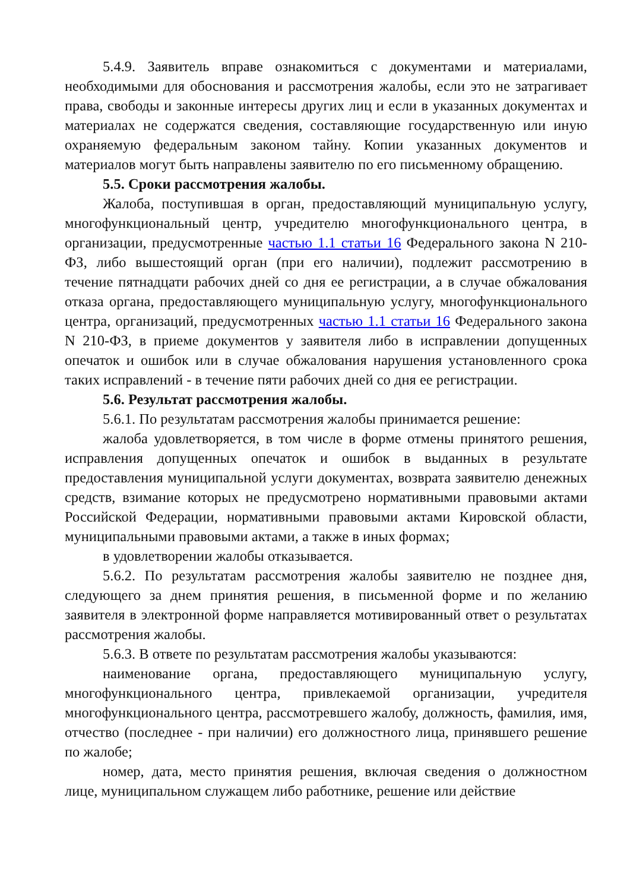5.4.9. Заявитель вправе ознакомиться с документами и материалами, необходимыми для обоснования и рассмотрения жалобы, если это не затрагивает права, свободы и законные интересы других лиц и если в указанных документах и материалах не содержатся сведения, составляющие государственную или иную охраняемую федеральным законом тайну. Копии указанных документов и материалов могут быть направлены заявителю по его письменному обращению.
5.5. Сроки рассмотрения жалобы.
Жалоба, поступившая в орган, предоставляющий муниципальную услугу, многофункциональный центр, учредителю многофункционального центра, в организации, предусмотренные частью 1.1 статьи 16 Федерального закона N 210-ФЗ, либо вышестоящий орган (при его наличии), подлежит рассмотрению в течение пятнадцати рабочих дней со дня ее регистрации, а в случае обжалования отказа органа, предоставляющего муниципальную услугу, многофункционального центра, организаций, предусмотренных частью 1.1 статьи 16 Федерального закона N 210-ФЗ, в приеме документов у заявителя либо в исправлении допущенных опечаток и ошибок или в случае обжалования нарушения установленного срока таких исправлений - в течение пяти рабочих дней со дня ее регистрации.
5.6. Результат рассмотрения жалобы.
5.6.1. По результатам рассмотрения жалобы принимается решение:
жалоба удовлетворяется, в том числе в форме отмены принятого решения, исправления допущенных опечаток и ошибок в выданных в результате предоставления муниципальной услуги документах, возврата заявителю денежных средств, взимание которых не предусмотрено нормативными правовыми актами Российской Федерации, нормативными правовыми актами Кировской области, муниципальными правовыми актами, а также в иных формах;
в удовлетворении жалобы отказывается.
5.6.2. По результатам рассмотрения жалобы заявителю не позднее дня, следующего за днем принятия решения, в письменной форме и по желанию заявителя в электронной форме направляется мотивированный ответ о результатах рассмотрения жалобы.
5.6.3. В ответе по результатам рассмотрения жалобы указываются:
наименование органа, предоставляющего муниципальную услугу, многофункционального центра, привлекаемой организации, учредителя многофункционального центра, рассмотревшего жалобу, должность, фамилия, имя, отчество (последнее - при наличии) его должностного лица, принявшего решение по жалобе;
номер, дата, место принятия решения, включая сведения о должностном лице, муниципальном служащем либо работнике, решение или действие